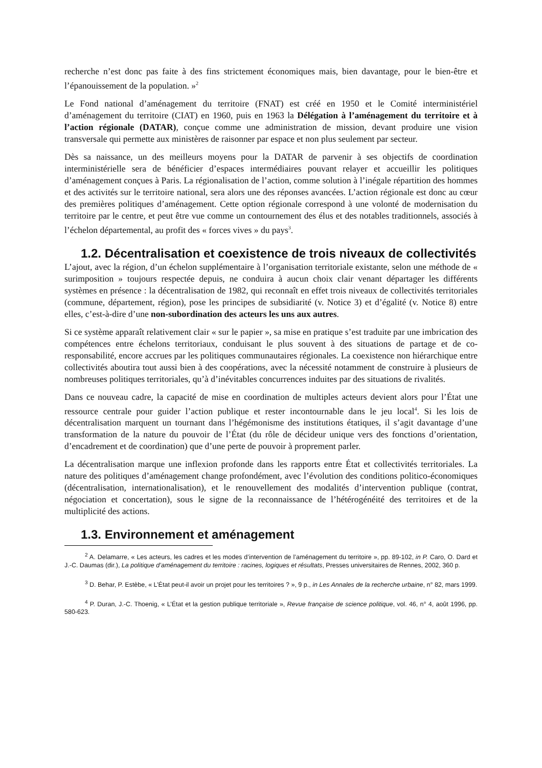recherche n’est donc pas faite à des fins strictement économiques mais, bien davantage, pour le bien-être et l’épanouissement de la population. »<sup>2</sup>
Le Fond national d’aménagement du territoire (FNAT) est créé en 1950 et le Comité interministériel d’aménagement du territoire (CIAT) en 1960, puis en 1963 la Délégation à l’aménagement du territoire et à l’action régionale (DATAR), conçue comme une administration de mission, devant produire une vision transversale qui permette aux ministères de raisonner par espace et non plus seulement par secteur.
Dès sa naissance, un des meilleurs moyens pour la DATAR de parvenir à ses objectifs de coordination interministérielle sera de bénéficier d’espaces intermédiaires pouvant relayer et accueillir les politiques d’aménagement conçues à Paris. La régionalisation de l’action, comme solution à l’inégale répartition des hommes et des activités sur le territoire national, sera alors une des réponses avancées. L’action régionale est donc au cœur des premières politiques d’aménagement. Cette option régionale correspond à une volonté de modernisation du territoire par le centre, et peut être vue comme un contournement des élus et des notables traditionnels, associés à l’échelon départemental, au profit des « forces vives » du pays<sup>3</sup>.
1.2. Décentralisation et coexistence de trois niveaux de collectivités
L’ajout, avec la région, d’un échelon supplémentaire à l’organisation territoriale existante, selon une méthode de « surimposition » toujours respectée depuis, ne conduira à aucun choix clair venant départager les différents systèmes en présence : la décentralisation de 1982, qui reconnaît en effet trois niveaux de collectivités territoriales (commune, département, région), pose les principes de subsidiarité (v. Notice 3) et d’égalité (v. Notice 8) entre elles, c’est-à-dire d’une non-subordination des acteurs les uns aux autres.
Si ce système apparaît relativement clair « sur le papier », sa mise en pratique s’est traduite par une imbrication des compétences entre échelons territoriaux, conduisant le plus souvent à des situations de partage et de co-responsabilité, encore accrues par les politiques communautaires régionales. La coexistence non hiérarchique entre collectivités aboutira tout aussi bien à des coopérations, avec la nécessité notamment de construire à plusieurs de nombreuses politiques territoriales, qu’à d’inévitables concurrences induites par des situations de rivalités.
Dans ce nouveau cadre, la capacité de mise en coordination de multiples acteurs devient alors pour l’État une ressource centrale pour guider l’action publique et rester incontournable dans le jeu local<sup>4</sup>. Si les lois de décentralisation marquent un tournant dans l’hégémonisme des institutions étatiques, il s’agit davantage d’une transformation de la nature du pouvoir de l’État (du rôle de décideur unique vers des fonctions d’orientation, d’encadrement et de coordination) que d’une perte de pouvoir à proprement parler.
La décentralisation marque une inflexion profonde dans les rapports entre État et collectivités territoriales. La nature des politiques d’aménagement change profondément, avec l’évolution des conditions politico-économiques (décentralisation, internationalisation), et le renouvellement des modalités d’intervention publique (contrat, négociation et concertation), sous le signe de la reconnaissance de l’hétérogénéité des territoires et de la multiplicité des actions.
1.3. Environnement et aménagement
<sup>2</sup> A. Delamarre, « Les acteurs, les cadres et les modes d’intervention de l’aménagement du territoire », pp. 89-102, in P. Caro, O. Dard et J.-C. Daumas (dir.), La politique d’aménagement du territoire : racines, logiques et résultats, Presses universitaires de Rennes, 2002, 360 p.
<sup>3</sup> D. Behar, P. Estèbe, « L’État peut-il avoir un projet pour les territoires ? », 9 p., in Les Annales de la recherche urbaine, n° 82, mars 1999.
<sup>4</sup> P. Duran, J.-C. Thoenig, « L’État et la gestion publique territoriale », Revue française de science politique, vol. 46, n° 4, août 1996, pp. 580-623.